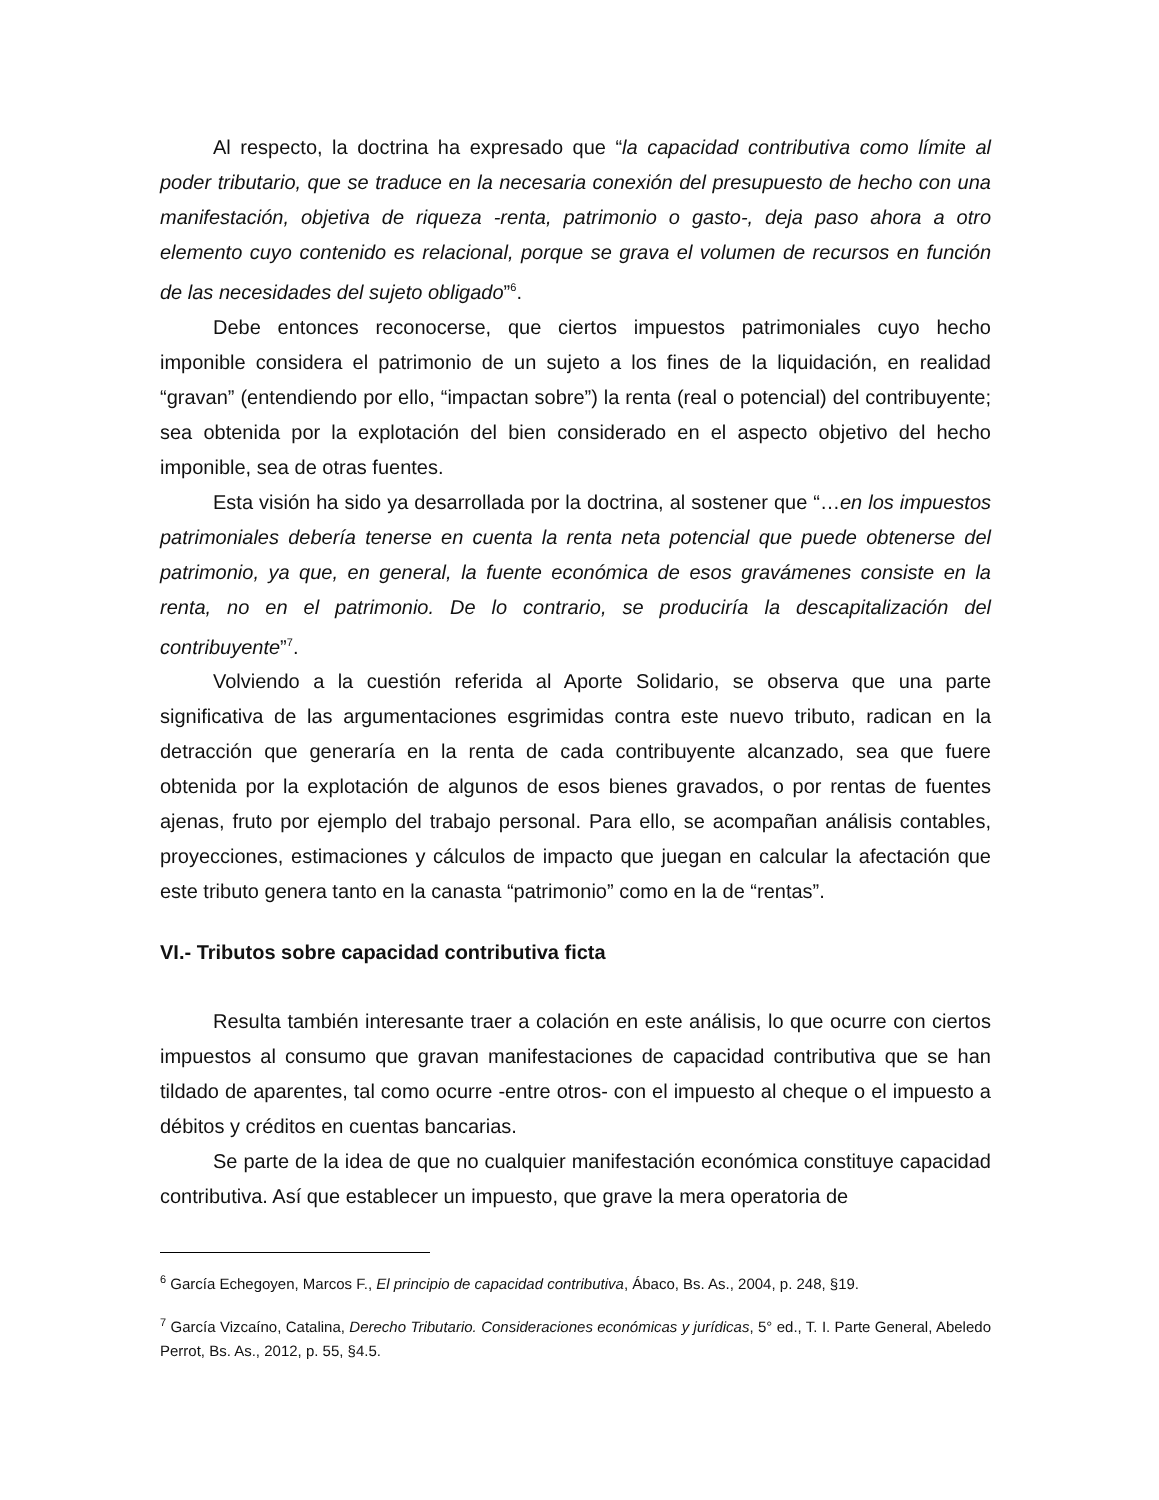Al respecto, la doctrina ha expresado que “la capacidad contributiva como límite al poder tributario, que se traduce en la necesaria conexión del presupuesto de hecho con una manifestación, objetiva de riqueza -renta, patrimonio o gasto-, deja paso ahora a otro elemento cuyo contenido es relacional, porque se grava el volumen de recursos en función de las necesidades del sujeto obligado”<sup>6</sup>.
Debe entonces reconocerse, que ciertos impuestos patrimoniales cuyo hecho imponible considera el patrimonio de un sujeto a los fines de la liquidación, en realidad “gravan” (entendiendo por ello, “impactan sobre”) la renta (real o potencial) del contribuyente; sea obtenida por la explotación del bien considerado en el aspecto objetivo del hecho imponible, sea de otras fuentes.
Esta visión ha sido ya desarrollada por la doctrina, al sostener que “…en los impuestos patrimoniales debería tenerse en cuenta la renta neta potencial que puede obtenerse del patrimonio, ya que, en general, la fuente económica de esos gravámenes consiste en la renta, no en el patrimonio. De lo contrario, se produciría la descapitalización del contribuyente”<sup>7</sup>.
Volviendo a la cuestión referida al Aporte Solidario, se observa que una parte significativa de las argumentaciones esgrimidas contra este nuevo tributo, radican en la detracción que generaría en la renta de cada contribuyente alcanzado, sea que fuere obtenida por la explotación de algunos de esos bienes gravados, o por rentas de fuentes ajenas, fruto por ejemplo del trabajo personal. Para ello, se acompañan análisis contables, proyecciones, estimaciones y cálculos de impacto que juegan en calcular la afectación que este tributo genera tanto en la canasta “patrimonio” como en la de “rentas”.
VI.- Tributos sobre capacidad contributiva ficta
Resulta también interesante traer a colación en este análisis, lo que ocurre con ciertos impuestos al consumo que gravan manifestaciones de capacidad contributiva que se han tildado de aparentes, tal como ocurre -entre otros- con el impuesto al cheque o el impuesto a débitos y créditos en cuentas bancarias.
Se parte de la idea de que no cualquier manifestación económica constituye capacidad contributiva. Así que establecer un impuesto, que grave la mera operatoria de
<sup>6</sup> García Echegoyen, Marcos F., El principio de capacidad contributiva, Ábaco, Bs. As., 2004, p. 248, §19.
<sup>7</sup> García Vizcaíno, Catalina, Derecho Tributario. Consideraciones económicas y jurídicas, 5° ed., T. I. Parte General, Abeledo Perrot, Bs. As., 2012, p. 55, §4.5.